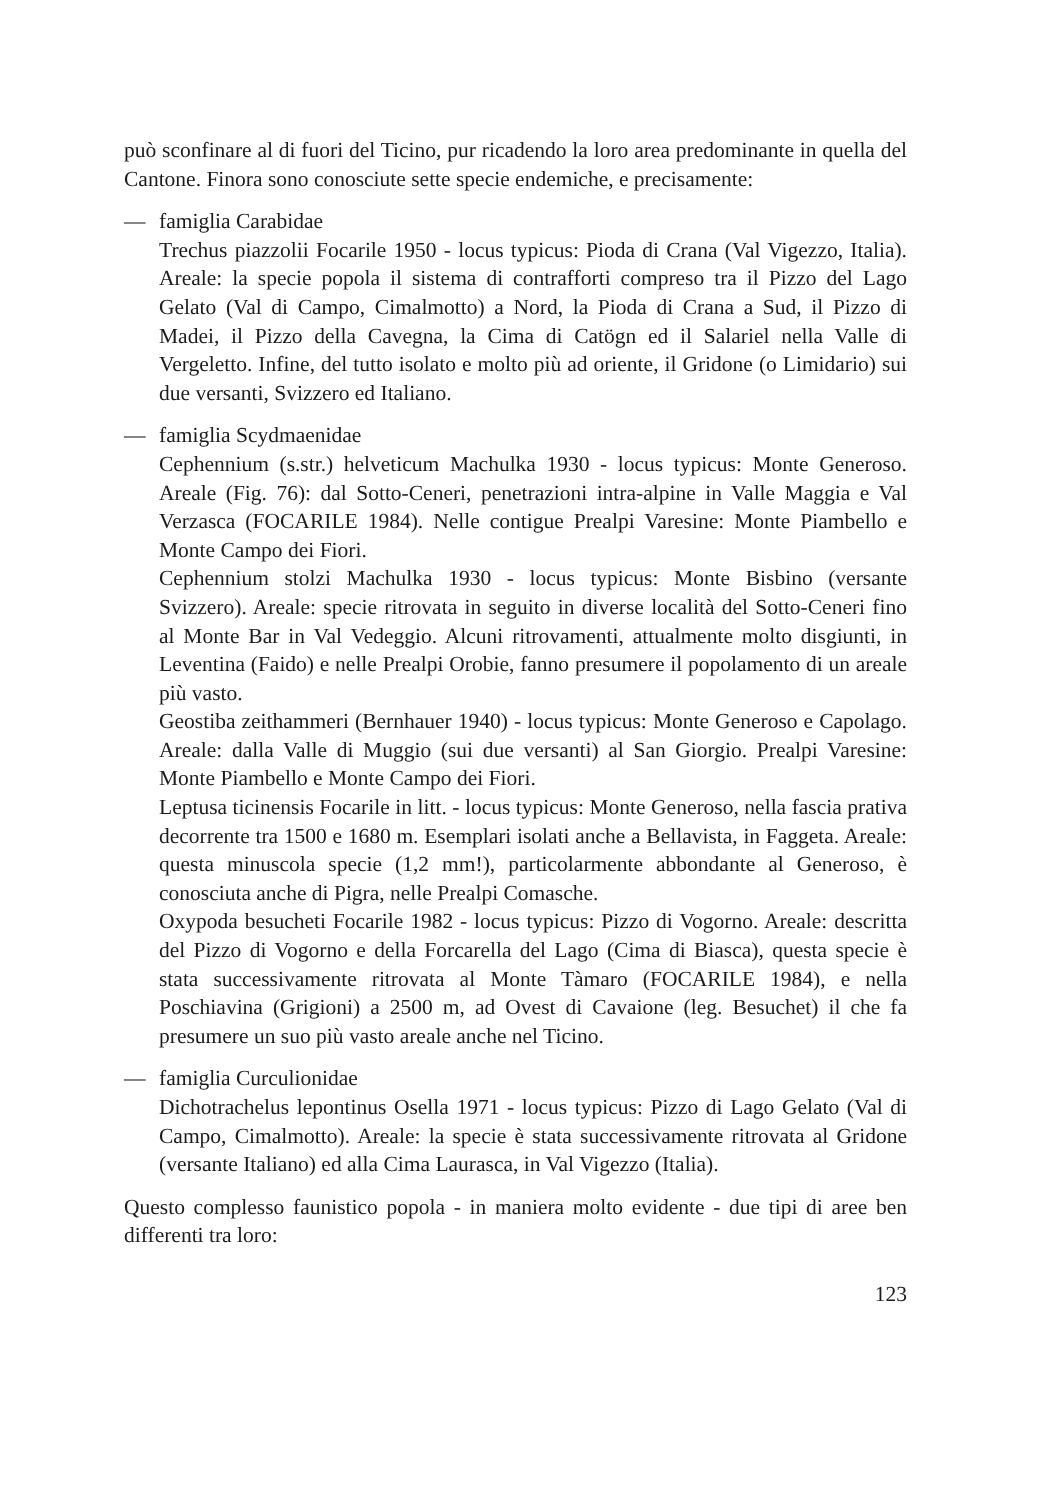può sconfinare al di fuori del Ticino, pur ricadendo la loro area predominante in quella del Cantone. Finora sono conosciute sette specie endemiche, e precisamente:
— famiglia Carabidae
Trechus piazzolii Focarile 1950 - locus typicus: Pioda di Crana (Val Vigezzo, Italia). Areale: la specie popola il sistema di contrafforti compreso tra il Pizzo del Lago Gelato (Val di Campo, Cimalmotto) a Nord, la Pioda di Crana a Sud, il Pizzo di Madei, il Pizzo della Cavegna, la Cima di Catögn ed il Salariel nella Valle di Vergeletto. Infine, del tutto isolato e molto più ad oriente, il Gridone (o Limidario) sui due versanti, Svizzero ed Italiano.
— famiglia Scydmaenidae
Cephennium (s.str.) helveticum Machulka 1930 - locus typicus: Monte Generoso. Areale (Fig. 76): dal Sotto-Ceneri, penetrazioni intra-alpine in Valle Maggia e Val Verzasca (FOCARILE 1984). Nelle contigue Prealpi Varesine: Monte Piambello e Monte Campo dei Fiori.
Cephennium stolzi Machulka 1930 - locus typicus: Monte Bisbino (versante Svizzero). Areale: specie ritrovata in seguito in diverse località del Sotto-Ceneri fino al Monte Bar in Val Vedeggio. Alcuni ritrovamenti, attualmente molto disgiunti, in Leventina (Faido) e nelle Prealpi Orobie, fanno presumere il popolamento di un areale più vasto.
Geostiba zeithammeri (Bernhauer 1940) - locus typicus: Monte Generoso e Capolago. Areale: dalla Valle di Muggio (sui due versanti) al San Giorgio. Prealpi Varesine: Monte Piambello e Monte Campo dei Fiori.
Leptusa ticinensis Focarile in litt. - locus typicus: Monte Generoso, nella fascia prativa decorrente tra 1500 e 1680 m. Esemplari isolati anche a Bellavista, in Faggeta. Areale: questa minuscola specie (1,2 mm!), particolarmente abbondante al Generoso, è conosciuta anche di Pigra, nelle Prealpi Comasche.
Oxypoda besucheti Focarile 1982 - locus typicus: Pizzo di Vogorno. Areale: descritta del Pizzo di Vogorno e della Forcarella del Lago (Cima di Biasca), questa specie è stata successivamente ritrovata al Monte Tàmaro (FOCARILE 1984), e nella Poschiavina (Grigioni) a 2500 m, ad Ovest di Cavaione (leg. Besuchet) il che fa presumere un suo più vasto areale anche nel Ticino.
— famiglia Curculionidae
Dichotrachelus lepontinus Osella 1971 - locus typicus: Pizzo di Lago Gelato (Val di Campo, Cimalmotto). Areale: la specie è stata successivamente ritrovata al Gridone (versante Italiano) ed alla Cima Laurasca, in Val Vigezzo (Italia).
Questo complesso faunistico popola - in maniera molto evidente - due tipi di aree ben differenti tra loro:
123